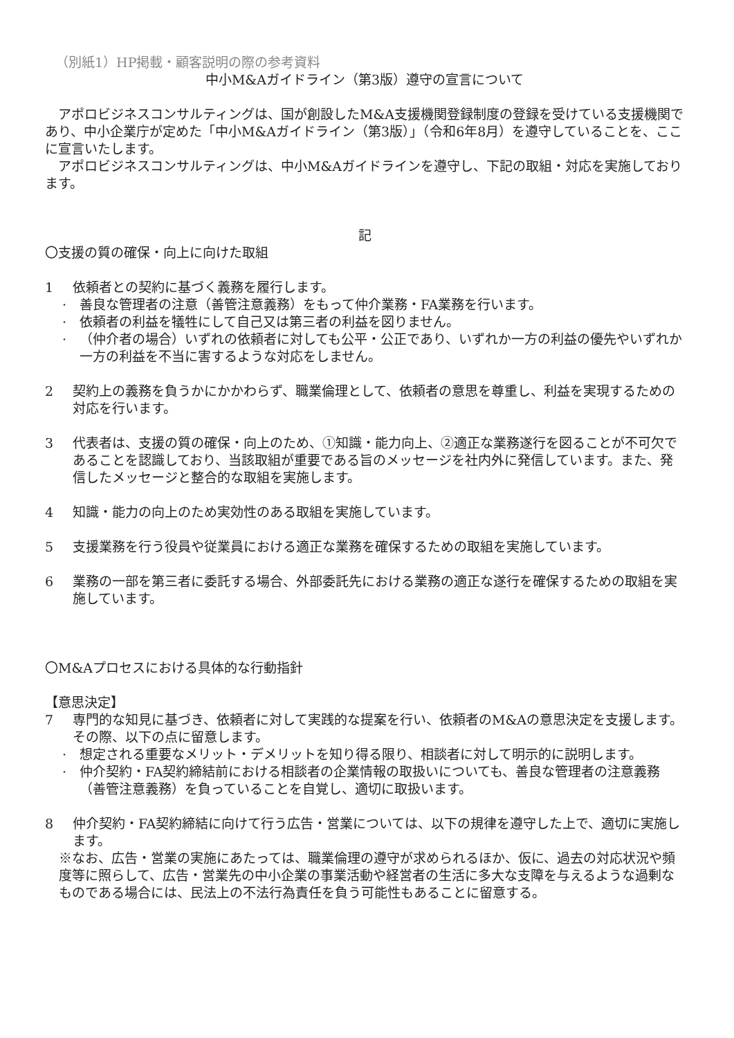（別紙1）HP掲載・顧客説明の際の参考資料
中小M&Aガイドライン（第3版）遵守の宣言について
アポロビジネスコンサルティングは、国が創設したM&A支援機関登録制度の登録を受けている支援機関であり、中小企業庁が定めた「中小M&Aガイドライン（第3版）」（令和6年8月）を遵守していることを、ここに宣言いたします。
アポロビジネスコンサルティングは、中小M&Aガイドラインを遵守し、下記の取組・対応を実施しております。
記
〇支援の質の確保・向上に向けた取組
1 依頼者との契約に基づく義務を履行します。
· 善良な管理者の注意（善管注意義務）をもって仲介業務・FA業務を行います。
· 依頼者の利益を犠牲にして自己又は第三者の利益を図りません。
· （仲介者の場合）いずれの依頼者に対しても公平・公正であり、いずれか一方の利益の優先やいずれか一方の利益を不当に害するような対応をしません。
2 契約上の義務を負うかにかかわらず、職業倫理として、依頼者の意思を尊重し、利益を実現するための対応を行います。
3 代表者は、支援の質の確保・向上のため、①知識・能力向上、②適正な業務遂行を図ることが不可欠であることを認識しており、当該取組が重要である旨のメッセージを社内外に発信しています。また、発信したメッセージと整合的な取組を実施します。
4 知識・能力の向上のため実効性のある取組を実施しています。
5 支援業務を行う役員や従業員における適正な業務を確保するための取組を実施しています。
6 業務の一部を第三者に委託する場合、外部委託先における業務の適正な遂行を確保するための取組を実施しています。
〇M&Aプロセスにおける具体的な行動指針
【意思決定】
7 専門的な知見に基づき、依頼者に対して実践的な提案を行い、依頼者のM&Aの意思決定を支援します。その際、以下の点に留意します。
· 想定される重要なメリット・デメリットを知り得る限り、相談者に対して明示的に説明します。
· 仲介契約・FA契約締結前における相談者の企業情報の取扱いについても、善良な管理者の注意義務（善管注意義務）を負っていることを自覚し、適切に取扱います。
8 仲介契約・FA契約締結に向けて行う広告・営業については、以下の規律を遵守した上で、適切に実施します。
※なお、広告・営業の実施にあたっては、職業倫理の遵守が求められるほか、仮に、過去の対応状況や頻度等に照らして、広告・営業先の中小企業の事業活動や経営者の生活に多大な支障を与えるような過剰なものである場合には、民法上の不法行為責任を負う可能性もあることに留意する。